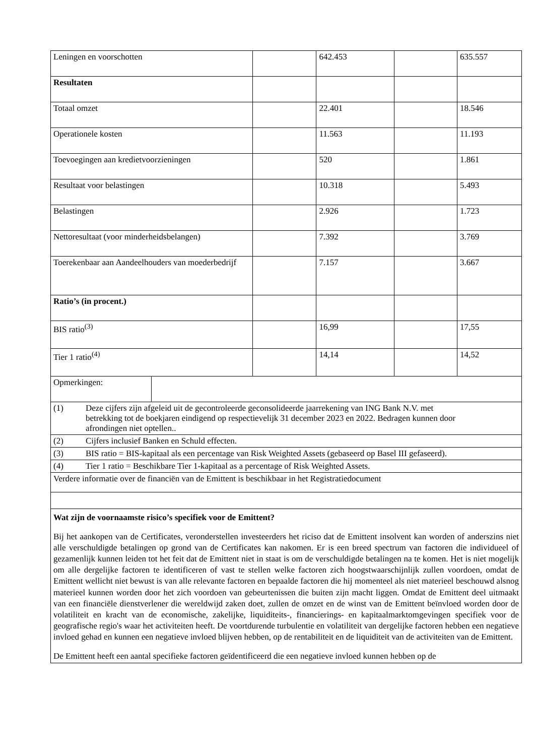| Leningen en voorschotten | | | 642.453 | | 635.557 |
| Resultaten | | | | | |
| Totaal omzet | | | 22.401 | | 18.546 |
| Operationele kosten | | | 11.563 | | 11.193 |
| Toevoegingen aan kredietvoorzieningen | | | 520 | | 1.861 |
| Resultaat voor belastingen | | | 10.318 | | 5.493 |
| Belastingen | | | 2.926 | | 1.723 |
| Nettoresultaat (voor minderheidsbelangen) | | | 7.392 | | 3.769 |
| Toerekenbaar aan Aandeelhouders van moederbedrijf | | | 7.157 | | 3.667 |
| Ratio’s (in procent.) | | | | | |
| BIS ratio<sup>(3)</sup> | | | 16,99 | | 17,55 |
| Tier 1 ratio<sup>(4)</sup> | | | 14,14 | | 14,52 |
| Opmerkingen: | | | | | |
| (1) Deze cijfers zijn afgeleid uit de gecontroleerde geconsolideerde jaarrekening van ING Bank N.V. met betrekking tot de boekjaren eindigend op respectievelijk 31 december 2023 en 2022. Bedragen kunnen door afrondingen niet optellen.. | | | | | |
| (2) Cijfers inclusief Banken en Schuld effecten. | | | | | |
| (3) BIS ratio = BIS-kapitaal als een percentage van Risk Weighted Assets (gebaseerd op Basel III gefaseerd). | | | | | |
| (4) Tier 1 ratio = Beschikbare Tier 1-kapitaal as a percentage of Risk Weighted Assets. | | | | | |
| Verdere informatie over de financiën van de Emittent is beschikbaar in het Registratiedocument | | | | | |
| Wat zijn de voornaamste risico’s specifiek voor de Emittent? Bij het aankopen van de Certificates, veronderstellen investeerders het riciso dat de Emittent insolvent kan worden of anderszins niet alle verschuldigde betalingen op grond van de Certificates kan nakomen. Er is een breed spectrum van factoren die individueel of gezamenlijk kunnen leiden tot het feit dat de Emittent niet in staat is om de verschuldigde betalingen na te komen. Het is niet mogelijk om alle dergelijke factoren te identificeren of vast te stellen welke factoren zich hoogstwaarschijnlijk zullen voordoen, omdat de Emittent wellicht niet bewust is van alle relevante factoren en bepaalde factoren die hij momenteel als niet materieel beschouwd alsnog materieel kunnen worden door het zich voordoen van gebeurtenissen die buiten zijn macht liggen. Omdat de Emittent deel uitmaakt van een financiële dienstverlener die wereldwijd zaken doet, zullen de omzet en de winst van de Emittent beïnvloed worden door de volatiliteit en kracht van de economische, zakelijke, liquiditeits-, financierings- en kapitaalmarktomgevingen specifiek voor de geografische regio's waar het activiteiten heeft. De voortdurende turbulentie en volatiliteit van dergelijke factoren hebben een negatieve invloed gehad en kunnen een negatieve invloed blijven hebben, op de rentabiliteit en de liquiditeit van de activiteiten van de Emittent. De Emittent heeft een aantal specifieke factoren geïdentificeerd die een negatieve invloed kunnen hebben op de | | | | | |